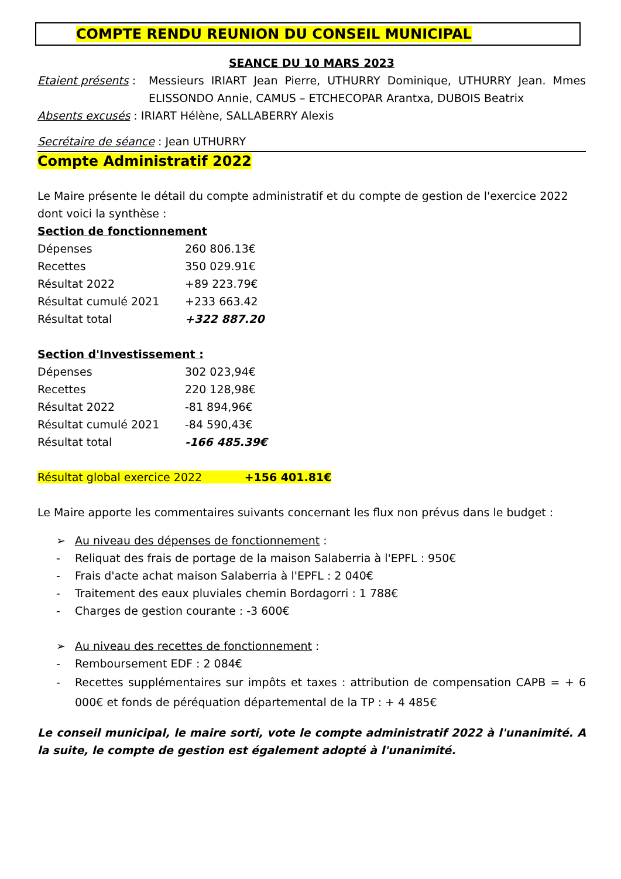COMPTE RENDU REUNION DU CONSEIL MUNICIPAL
SEANCE DU 10 MARS 2023
Etaient présents :
Messieurs IRIART Jean Pierre, UTHURRY Dominique, UTHURRY Jean. Mmes ELISSONDO Annie, CAMUS – ETCHECOPAR Arantxa, DUBOIS Beatrix
Absents excusés : IRIART Hélène, SALLABERRY Alexis
Secrétaire de séance : Jean UTHURRY
Compte Administratif 2022
Le Maire présente le détail du compte administratif et du compte de gestion de l'exercice 2022 dont voici la synthèse :
Section de fonctionnement
| Dépenses | 260 806.13€ |
| Recettes | 350 029.91€ |
| Résultat 2022 | +89 223.79€ |
| Résultat cumulé 2021 | +233 663.42 |
| Résultat total | +322 887.20 |
Section d'Investissement :
| Dépenses | 302 023,94€ |
| Recettes | 220 128,98€ |
| Résultat 2022 | -81 894,96€ |
| Résultat cumulé 2021 | -84 590,43€ |
| Résultat total | -166 485.39€ |
Résultat global exercice 2022 +156 401.81€
Le Maire apporte les commentaires suivants concernant les flux non prévus dans le budget :
➢ Au niveau des dépenses de fonctionnement :
- Reliquat des frais de portage de la maison Salaberria à l'EPFL : 950€
- Frais d'acte achat maison Salaberria à l'EPFL : 2 040€
- Traitement des eaux pluviales chemin Bordagorri : 1 788€
- Charges de gestion courante : -3 600€
➢ Au niveau des recettes de fonctionnement :
- Remboursement EDF : 2 084€
- Recettes supplémentaires sur impôts et taxes : attribution de compensation CAPB = + 6 000€ et fonds de péréquation départemental de la TP : + 4 485€
Le conseil municipal, le maire sorti, vote le compte administratif 2022 à l'unanimité. A la suite, le compte de gestion est également adopté à l'unanimité.